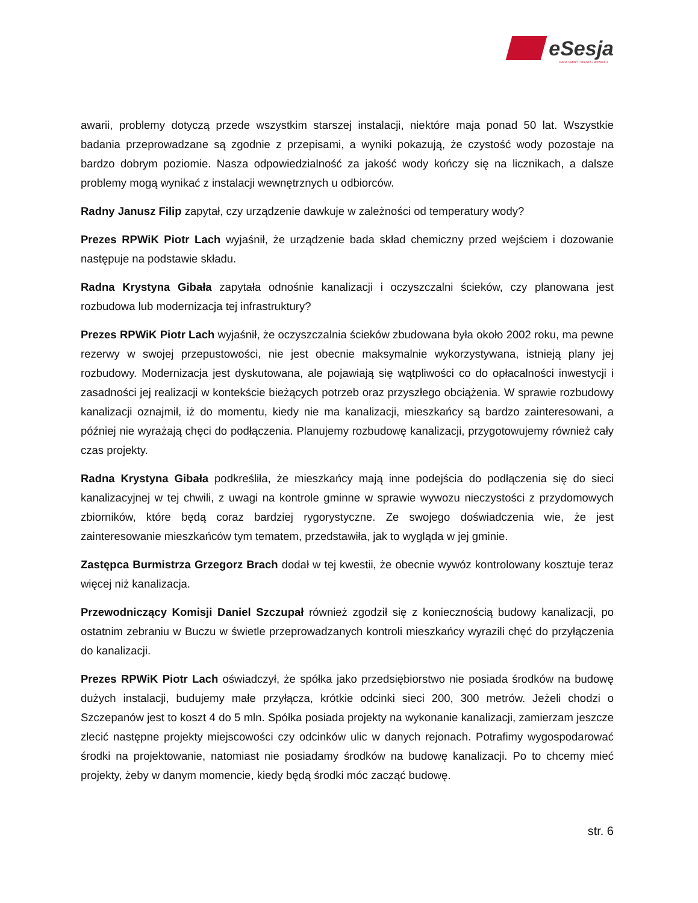eSesja
RADA GMINY / MIASTA / POWIATU
awarii, problemy dotyczą przede wszystkim starszej instalacji, niektóre maja ponad 50 lat. Wszystkie badania przeprowadzane są zgodnie z przepisami, a wyniki pokazują, że czystość wody pozostaje na bardzo dobrym poziomie. Nasza odpowiedzialność za jakość wody kończy się na licznikach, a dalsze problemy mogą wynikać z instalacji wewnętrznych u odbiorców.
Radny Janusz Filip zapytał, czy urządzenie dawkuje w zależności od temperatury wody?
Prezes RPWiK Piotr Lach wyjaśnił, że urządzenie bada skład chemiczny przed wejściem i dozowanie następuje na podstawie składu.
Radna Krystyna Gibała zapytała odnośnie kanalizacji i oczyszczalni ścieków, czy planowana jest rozbudowa lub modernizacja tej infrastruktury?
Prezes RPWiK Piotr Lach wyjaśnił, że oczyszczalnia ścieków zbudowana była około 2002 roku, ma pewne rezerwy w swojej przepustowości, nie jest obecnie maksymalnie wykorzystywana, istnieją plany jej rozbudowy. Modernizacja jest dyskutowana, ale pojawiają się wątpliwości co do opłacalności inwestycji i zasadności jej realizacji w kontekście bieżących potrzeb oraz przyszłego obciążenia. W sprawie rozbudowy kanalizacji oznajmił, iż do momentu, kiedy nie ma kanalizacji, mieszkańcy są bardzo zainteresowani, a później nie wyrażają chęci do podłączenia. Planujemy rozbudowę kanalizacji, przygotowujemy również cały czas projekty.
Radna Krystyna Gibała podkreśliła, że mieszkańcy mają inne podejścia do podłączenia się do sieci kanalizacyjnej w tej chwili, z uwagi na kontrole gminne w sprawie wywozu nieczystości z przydomowych zbiorników, które będą coraz bardziej rygorystyczne. Ze swojego doświadczenia wie, że jest zainteresowanie mieszkańców tym tematem, przedstawiła, jak to wygląda w jej gminie.
Zastępca Burmistrza Grzegorz Brach dodał w tej kwestii, że obecnie wywóz kontrolowany kosztuje teraz więcej niż kanalizacja.
Przewodniczący Komisji Daniel Szczupał również zgodził się z koniecznością budowy kanalizacji, po ostatnim zebraniu w Buczu w świetle przeprowadzanych kontroli mieszkańcy wyrazili chęć do przyłączenia do kanalizacji.
Prezes RPWiK Piotr Lach oświadczył, że spółka jako przedsiębiorstwo nie posiada środków na budowę dużych instalacji, budujemy małe przyłącza, krótkie odcinki sieci 200, 300 metrów. Jeżeli chodzi o Szczepanów jest to koszt 4 do 5 mln. Spółka posiada projekty na wykonanie kanalizacji, zamierzam jeszcze zlecić następne projekty miejscowości czy odcinków ulic w danych rejonach. Potrafimy wygospodarować środki na projektowanie, natomiast nie posiadamy środków na budowę kanalizacji. Po to chcemy mieć projekty, żeby w danym momencie, kiedy będą środki móc zacząć budowę.
str. 6